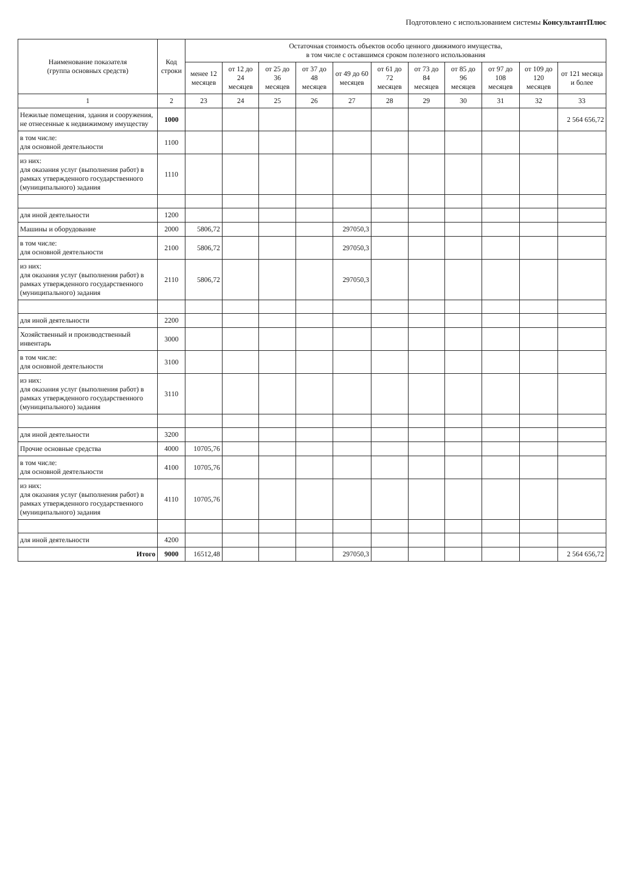Подготовлено с использованием системы КонсультантПлюс
| Наименование показателя (группа основных средств) | Код строки | Остаточная стоимость объектов особо ценного движимого имущества, в том числе с оставшимся сроком полезного использования | | | | | | | | | | |
| --- | --- | --- | --- | --- | --- | --- | --- | --- | --- | --- | --- | --- |
| | | менее 12 месяцев | от 12 до 24 месяцев | от 25 до 36 месяцев | от 37 до 48 месяцев | от 49 до 60 месяцев | от 61 до 72 месяцев | от 73 до 84 месяцев | от 85 до 96 месяцев | от 97 до 108 месяцев | от 109 до 120 месяцев | от 121 месяца и более |
| 1 | 2 | 23 | 24 | 25 | 26 | 27 | 28 | 29 | 30 | 31 | 32 | 33 |
| Нежилые помещения, здания и сооружения, не отнесенные к недвижимому имуществу | 1000 | | | | | | | | | | | 2 564 656,72 |
| в том числе: для основной деятельности | 1100 | | | | | | | | | | | |
| из них: для оказания услуг (выполнения работ) в рамках утвержденного государственного (муниципального) задания | 1110 | | | | | | | | | | | |
| для иной деятельности | 1200 | | | | | | | | | | | |
| Машины и оборудование | 2000 | 5806,72 | | | | 297050,3 | | | | | | |
| в том числе: для основной деятельности | 2100 | 5806,72 | | | | 297050,3 | | | | | | |
| из них: для оказания услуг (выполнения работ) в рамках утвержденного государственного (муниципального) задания | 2110 | 5806,72 | | | | 297050,3 | | | | | | |
| для иной деятельности | 2200 | | | | | | | | | | | |
| Хозяйственный и производственный инвентарь | 3000 | | | | | | | | | | | |
| в том числе: для основной деятельности | 3100 | | | | | | | | | | | |
| из них: для оказания услуг (выполнения работ) в рамках утвержденного государственного (муниципального) задания | 3110 | | | | | | | | | | | |
| для иной деятельности | 3200 | | | | | | | | | | | |
| Прочие основные средства | 4000 | 10705,76 | | | | | | | | | | |
| в том числе: для основной деятельности | 4100 | 10705,76 | | | | | | | | | | |
| из них: для оказания услуг (выполнения работ) в рамках утвержденного государственного (муниципального) задания | 4110 | 10705,76 | | | | | | | | | | |
| для иной деятельности | 4200 | | | | | | | | | | | |
| Итого | 9000 | 16512,48 | | | | 297050,3 | | | | | | 2 564 656,72 |